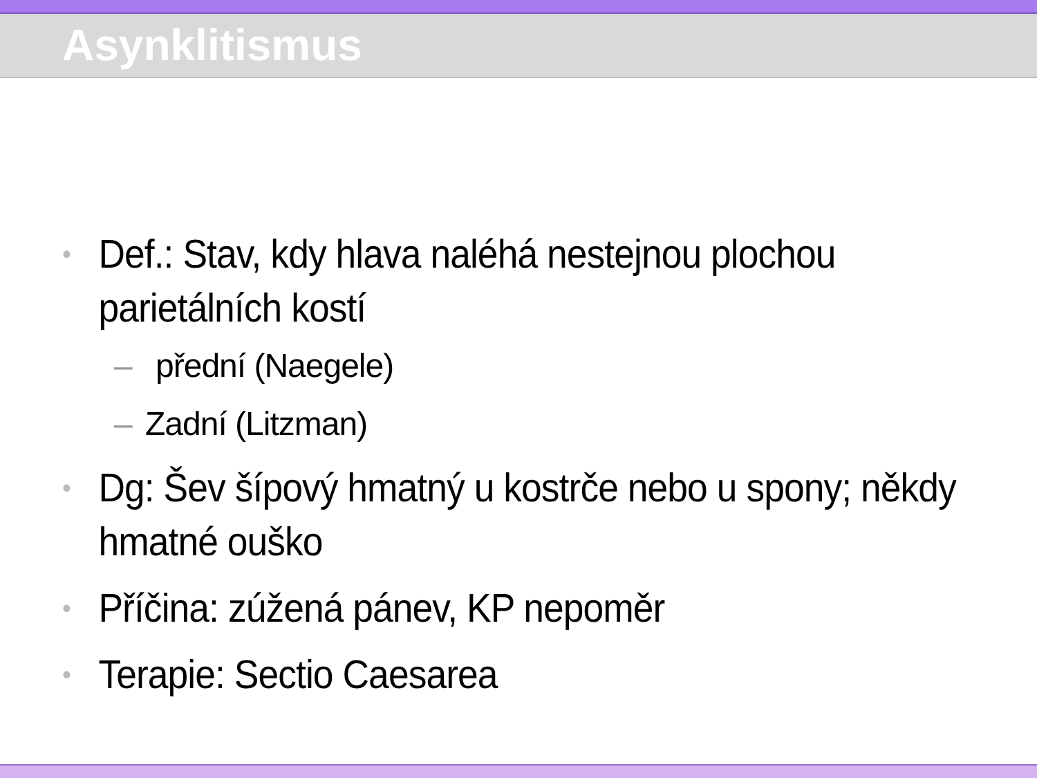Asynklitismus
• Def.: Stav, kdy hlava naléhá nestejnou plochou parietálních kostí
– přední (Naegele)
– Zadní (Litzman)
• Dg: Šev šípový hmatný u kostrče nebo u spony; někdy hmatné ouško
• Příčina: zúžená pánev, KP nepoměr
• Terapie: Sectio Caesarea